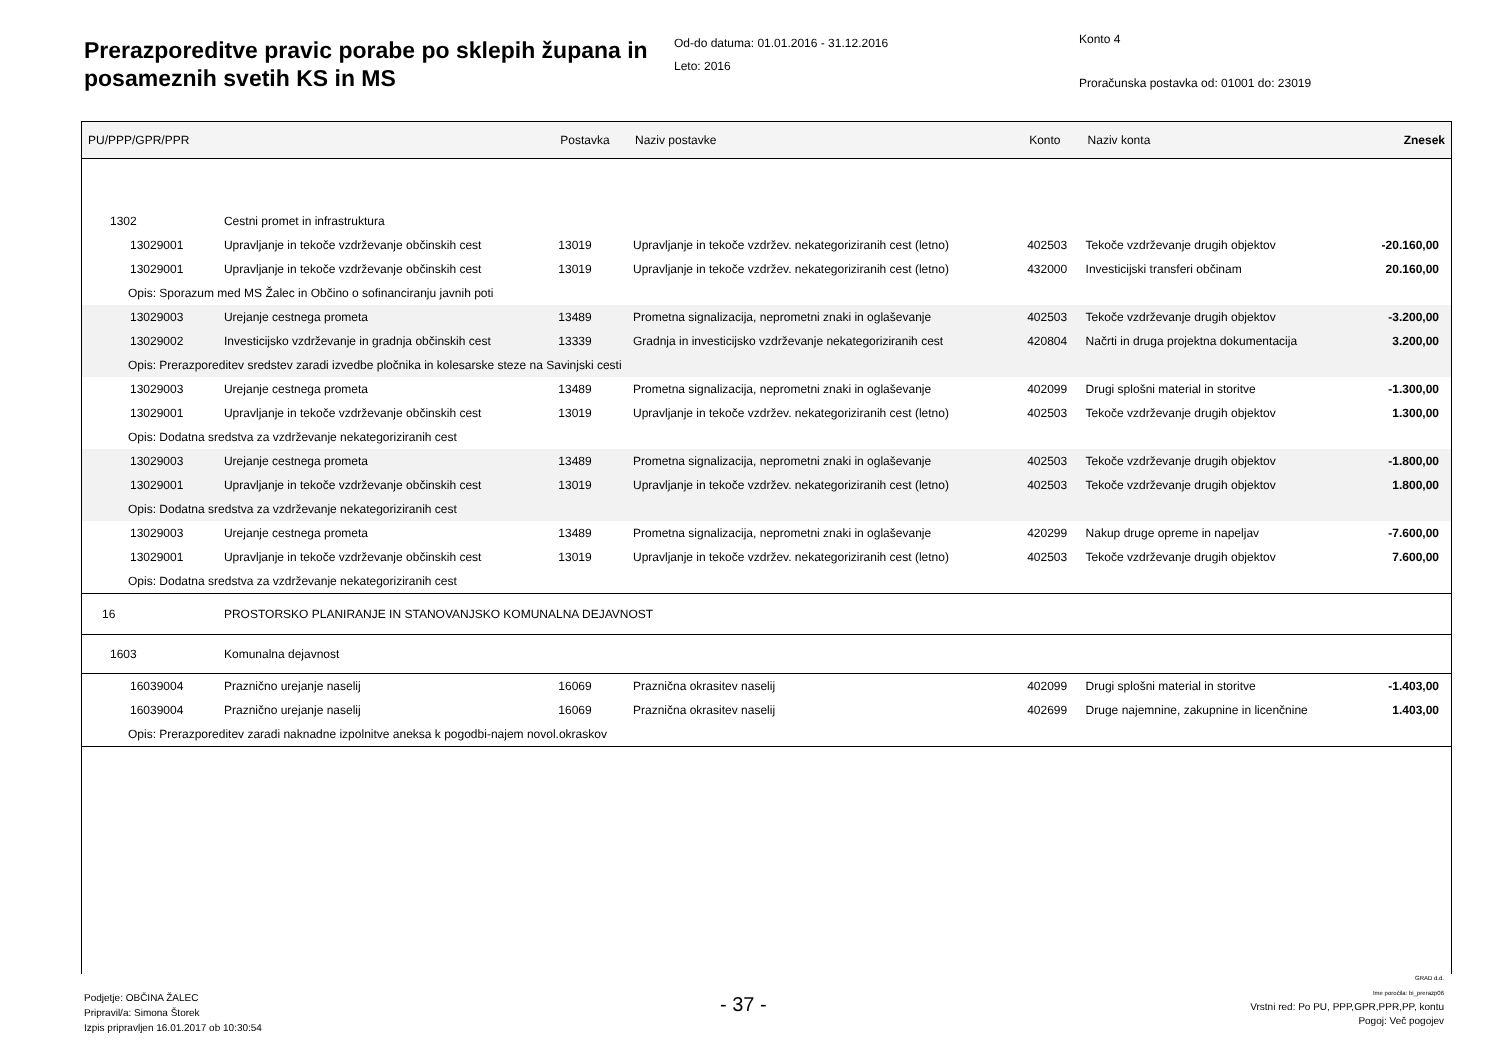Prerazporeditve pravic porabe po sklepih župana in posameznih svetih KS in MS
Od-do datuma: 01.01.2016 - 31.12.2016
Leto: 2016
Konto 4
Proračunska postavka od: 01001 do: 23019
| PU/PPP/GPR/PPR | | Postavka | Naziv postavke | Konto | Naziv konta | Znesek |
| --- | --- | --- | --- | --- | --- | --- |
| 1302 | Cestni promet in infrastruktura | | | | | |
| 13029001 | Upravljanje in tekoče vzdrževanje občinskih cest | 13019 | Upravljanje in tekoče vzdržev. nekategoriziranih cest (letno) | 402503 | Tekoče vzdrževanje drugih objektov | -20.160,00 |
| 13029001 | Upravljanje in tekoče vzdrževanje občinskih cest | 13019 | Upravljanje in tekoče vzdržev. nekategoriziranih cest (letno) | 432000 | Investicijski transferi občinam | 20.160,00 |
| Opis: Sporazum med MS Žalec in Občino o sofinanciranju javnih poti | | | | | | |
| 13029003 | Urejanje cestnega prometa | 13489 | Prometna signalizacija, neprometni znaki in oglaševanje | 402503 | Tekoče vzdrževanje drugih objektov | -3.200,00 |
| 13029002 | Investicijsko vzdrževanje in gradnja občinskih cest | 13339 | Gradnja in investicijsko vzdrževanje nekategoriziranih cest | 420804 | Načrti in druga projektna dokumentacija | 3.200,00 |
| Opis: Prerazporeditev sredstev zaradi izvedbe pločnika in kolesarske steze na Savinjski cesti | | | | | | |
| 13029003 | Urejanje cestnega prometa | 13489 | Prometna signalizacija, neprometni znaki in oglaševanje | 402099 | Drugi splošni material in storitve | -1.300,00 |
| 13029001 | Upravljanje in tekoče vzdrževanje občinskih cest | 13019 | Upravljanje in tekoče vzdržev. nekategoriziranih cest (letno) | 402503 | Tekoče vzdrževanje drugih objektov | 1.300,00 |
| Opis: Dodatna sredstva za vzdrževanje nekategoriziranih cest | | | | | | |
| 13029003 | Urejanje cestnega prometa | 13489 | Prometna signalizacija, neprometni znaki in oglaševanje | 402503 | Tekoče vzdrževanje drugih objektov | -1.800,00 |
| 13029001 | Upravljanje in tekoče vzdrževanje občinskih cest | 13019 | Upravljanje in tekoče vzdržev. nekategoriziranih cest (letno) | 402503 | Tekoče vzdrževanje drugih objektov | 1.800,00 |
| Opis: Dodatna sredstva za vzdrževanje nekategoriziranih cest | | | | | | |
| 13029003 | Urejanje cestnega prometa | 13489 | Prometna signalizacija, neprometni znaki in oglaševanje | 420299 | Nakup druge opreme in napeljav | -7.600,00 |
| 13029001 | Upravljanje in tekoče vzdrževanje občinskih cest | 13019 | Upravljanje in tekoče vzdržev. nekategoriziranih cest (letno) | 402503 | Tekoče vzdrževanje drugih objektov | 7.600,00 |
| Opis: Dodatna sredstva za vzdrževanje nekategoriziranih cest | | | | | | |
| 16 | PROSTORSKO PLANIRANJE IN STANOVANJSKO KOMUNALNA DEJAVNOST | | | | | |
| 1603 | Komunalna dejavnost | | | | | |
| 16039004 | Praznično urejanje naselij | 16069 | Praznična okrasitev naselij | 402099 | Drugi splošni material in storitve | -1.403,00 |
| 16039004 | Praznično urejanje naselij | 16069 | Praznična okrasitev naselij | 402699 | Druge najemnine, zakupnine in licenčnine | 1.403,00 |
| Opis: Prerazporeditev zaradi naknadne izpolnitve aneksa k pogodbi-najem novol.okraskov | | | | | | |
Podjetje: OBČINA ŽALEC
Pripravil/a: Simona Štorek
Izpis pripravljen 16.01.2017 ob 10:30:54
- 37 -
GRAD d.d.
Ime poročila: bi_prerazp06
Vrstni red: Po PU, PPP,GPR,PPR,PP, kontu
Pogoj: Več pogojev